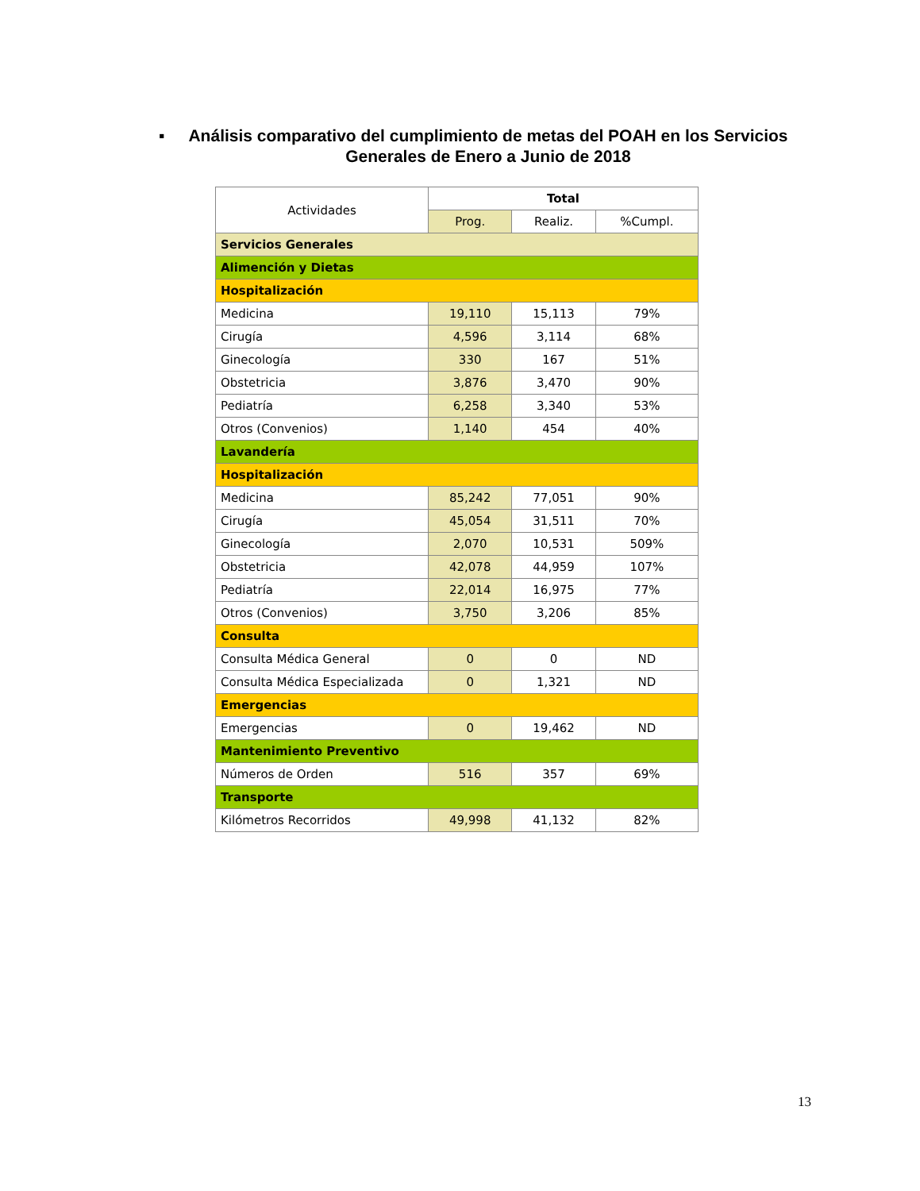▪ Análisis comparativo del cumplimiento de metas del POAH en los Servicios Generales de Enero a Junio de 2018
| Actividades | Total | | |
| --- | --- | --- | --- |
| | Prog. | Realiz. | %Cumpl. |
| Servicios Generales | | | |
| Alimención y Dietas | | | |
| Hospitalización | | | |
| Medicina | 19,110 | 15,113 | 79% |
| Cirugía | 4,596 | 3,114 | 68% |
| Ginecología | 330 | 167 | 51% |
| Obstetricia | 3,876 | 3,470 | 90% |
| Pediatría | 6,258 | 3,340 | 53% |
| Otros (Convenios) | 1,140 | 454 | 40% |
| Lavandería | | | |
| Hospitalización | | | |
| Medicina | 85,242 | 77,051 | 90% |
| Cirugía | 45,054 | 31,511 | 70% |
| Ginecología | 2,070 | 10,531 | 509% |
| Obstetricia | 42,078 | 44,959 | 107% |
| Pediatría | 22,014 | 16,975 | 77% |
| Otros (Convenios) | 3,750 | 3,206 | 85% |
| Consulta | | | |
| Consulta Médica General | 0 | 0 | ND |
| Consulta Médica Especializada | 0 | 1,321 | ND |
| Emergencias | | | |
| Emergencias | 0 | 19,462 | ND |
| Mantenimiento Preventivo | | | |
| Números de Orden | 516 | 357 | 69% |
| Transporte | | | |
| Kilómetros Recorridos | 49,998 | 41,132 | 82% |
13